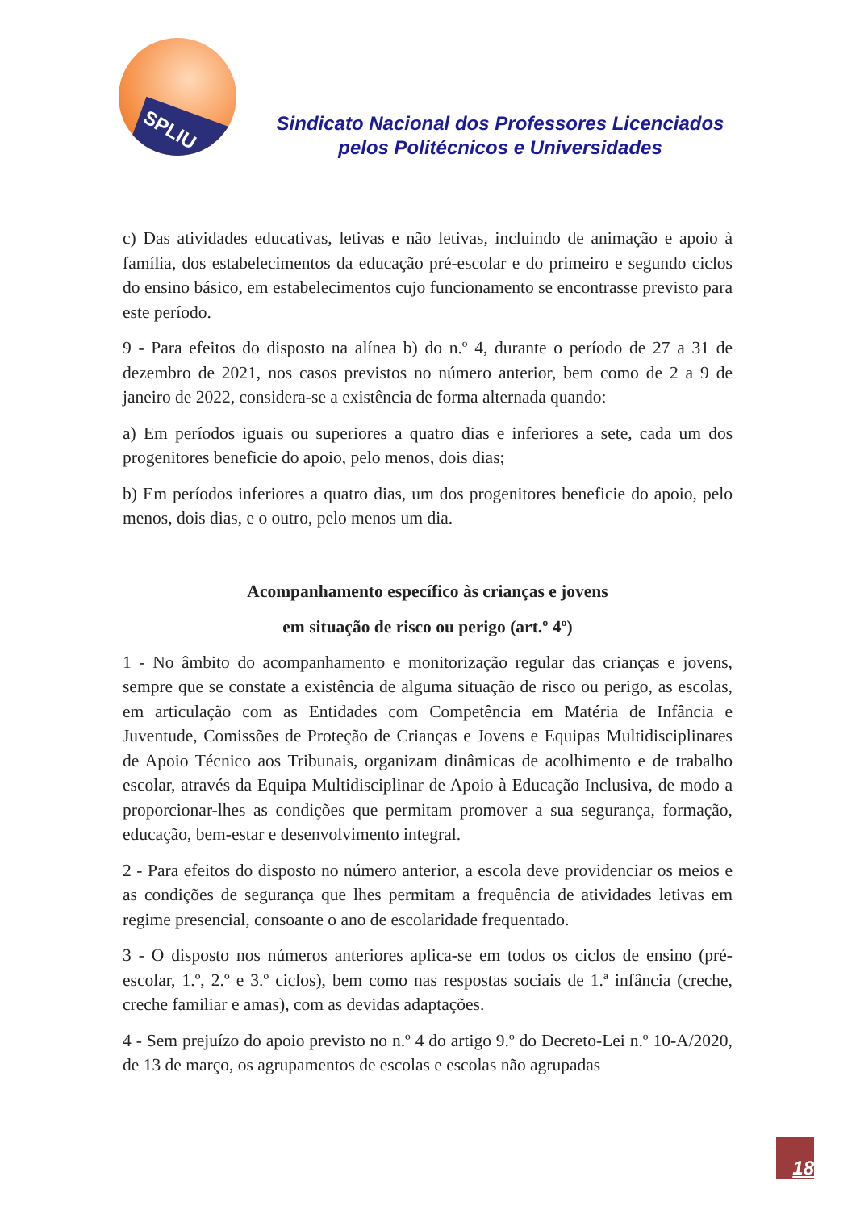SPLIU
Sindicato Nacional dos Professores Licenciados
pelos Politécnicos e Universidades
c) Das atividades educativas, letivas e não letivas, incluindo de animação e apoio à família, dos estabelecimentos da educação pré-escolar e do primeiro e segundo ciclos do ensino básico, em estabelecimentos cujo funcionamento se encontrasse previsto para este período.
9 - Para efeitos do disposto na alínea b) do n.º 4, durante o período de 27 a 31 de dezembro de 2021, nos casos previstos no número anterior, bem como de 2 a 9 de janeiro de 2022, considera-se a existência de forma alternada quando:
a) Em períodos iguais ou superiores a quatro dias e inferiores a sete, cada um dos progenitores beneficie do apoio, pelo menos, dois dias;
b) Em períodos inferiores a quatro dias, um dos progenitores beneficie do apoio, pelo menos, dois dias, e o outro, pelo menos um dia.
Acompanhamento específico às crianças e jovens
em situação de risco ou perigo (art.º 4º)
1 - No âmbito do acompanhamento e monitorização regular das crianças e jovens, sempre que se constate a existência de alguma situação de risco ou perigo, as escolas, em articulação com as Entidades com Competência em Matéria de Infância e Juventude, Comissões de Proteção de Crianças e Jovens e Equipas Multidisciplinares de Apoio Técnico aos Tribunais, organizam dinâmicas de acolhimento e de trabalho escolar, através da Equipa Multidisciplinar de Apoio à Educação Inclusiva, de modo a proporcionar-lhes as condições que permitam promover a sua segurança, formação, educação, bem-estar e desenvolvimento integral.
2 - Para efeitos do disposto no número anterior, a escola deve providenciar os meios e as condições de segurança que lhes permitam a frequência de atividades letivas em regime presencial, consoante o ano de escolaridade frequentado.
3 - O disposto nos números anteriores aplica-se em todos os ciclos de ensino (pré-escolar, 1.º, 2.º e 3.º ciclos), bem como nas respostas sociais de 1.ª infância (creche, creche familiar e amas), com as devidas adaptações.
4 - Sem prejuízo do apoio previsto no n.º 4 do artigo 9.º do Decreto-Lei n.º 10-A/2020, de 13 de março, os agrupamentos de escolas e escolas não agrupadas
18